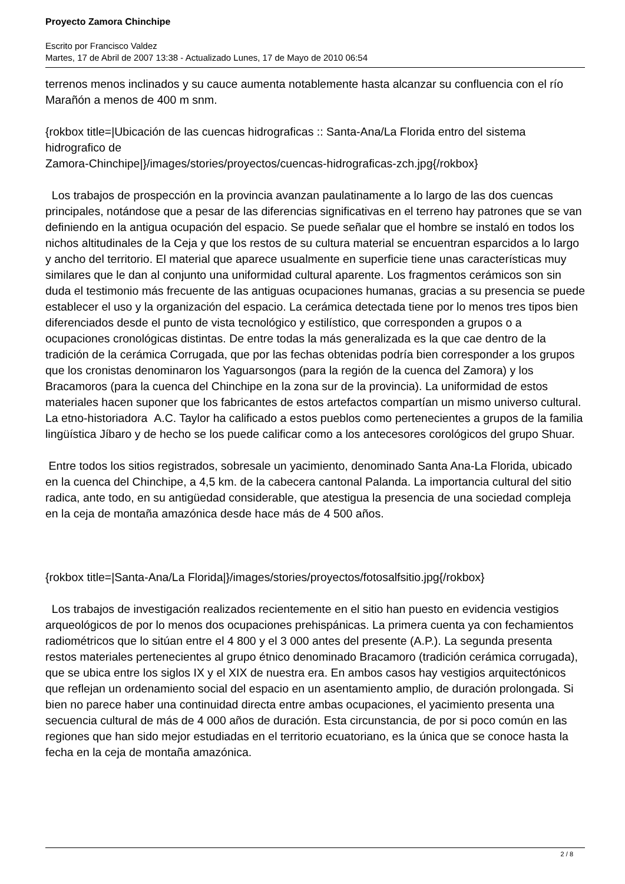Proyecto Zamora Chinchipe
Escrito por Francisco Valdez
Martes, 17 de Abril de 2007 13:38 - Actualizado Lunes, 17 de Mayo de 2010 06:54
terrenos menos inclinados y su cauce aumenta notablemente hasta alcanzar su confluencia con el río Marañón a menos de 400 m snm.
{rokbox title=|Ubicación de las cuencas hidrograficas :: Santa-Ana/La Florida entro del sistema hidrografico de
Zamora-Chinchipe|}/images/stories/proyectos/cuencas-hidrograficas-zch.jpg{/rokbox}
Los trabajos de prospección en la provincia avanzan paulatinamente a lo largo de las dos cuencas principales, notándose que a pesar de las diferencias significativas en el terreno hay patrones que se van definiendo en la antigua ocupación del espacio. Se puede señalar que el hombre se instaló en todos los nichos altitudinales de la Ceja y que los restos de su cultura material se encuentran esparcidos a lo largo y ancho del territorio. El material que aparece usualmente en superficie tiene unas características muy similares que le dan al conjunto una uniformidad cultural aparente. Los fragmentos cerámicos son sin duda el testimonio más frecuente de las antiguas ocupaciones humanas, gracias a su presencia se puede establecer el uso y la organización del espacio. La cerámica detectada tiene por lo menos tres tipos bien diferenciados desde el punto de vista tecnológico y estilístico, que corresponden a grupos o a ocupaciones cronológicas distintas. De entre todas la más generalizada es la que cae dentro de la tradición de la cerámica Corrugada, que por las fechas obtenidas podría bien corresponder a los grupos que los cronistas denominaron los Yaguarsongos (para la región de la cuenca del Zamora) y los Bracamoros (para la cuenca del Chinchipe en la zona sur de la provincia). La uniformidad de estos materiales hacen suponer que los fabricantes de estos artefactos compartían un mismo universo cultural. La etno-historiadora A.C. Taylor ha calificado a estos pueblos como pertenecientes a grupos de la familia lingüística Jíbaro y de hecho se los puede calificar como a los antecesores corológicos del grupo Shuar.
Entre todos los sitios registrados, sobresale un yacimiento, denominado Santa Ana-La Florida, ubicado en la cuenca del Chinchipe, a 4,5 km. de la cabecera cantonal Palanda. La importancia cultural del sitio radica, ante todo, en su antigüedad considerable, que atestigua la presencia de una sociedad compleja en la ceja de montaña amazónica desde hace más de 4 500 años.
{rokbox title=|Santa-Ana/La Florida|}/images/stories/proyectos/fotosalfsitio.jpg{/rokbox}
Los trabajos de investigación realizados recientemente en el sitio han puesto en evidencia vestigios arqueológicos de por lo menos dos ocupaciones prehispánicas. La primera cuenta ya con fechamientos radiométricos que lo sitúan entre el 4 800 y el 3 000 antes del presente (A.P.). La segunda presenta restos materiales pertenecientes al grupo étnico denominado Bracamoro (tradición cerámica corrugada), que se ubica entre los siglos IX y el XIX de nuestra era. En ambos casos hay vestigios arquitectónicos que reflejan un ordenamiento social del espacio en un asentamiento amplio, de duración prolongada. Si bien no parece haber una continuidad directa entre ambas ocupaciones, el yacimiento presenta una secuencia cultural de más de 4 000 años de duración. Esta circunstancia, de por si poco común en las regiones que han sido mejor estudiadas en el territorio ecuatoriano, es la única que se conoce hasta la fecha en la ceja de montaña amazónica.
2 / 8